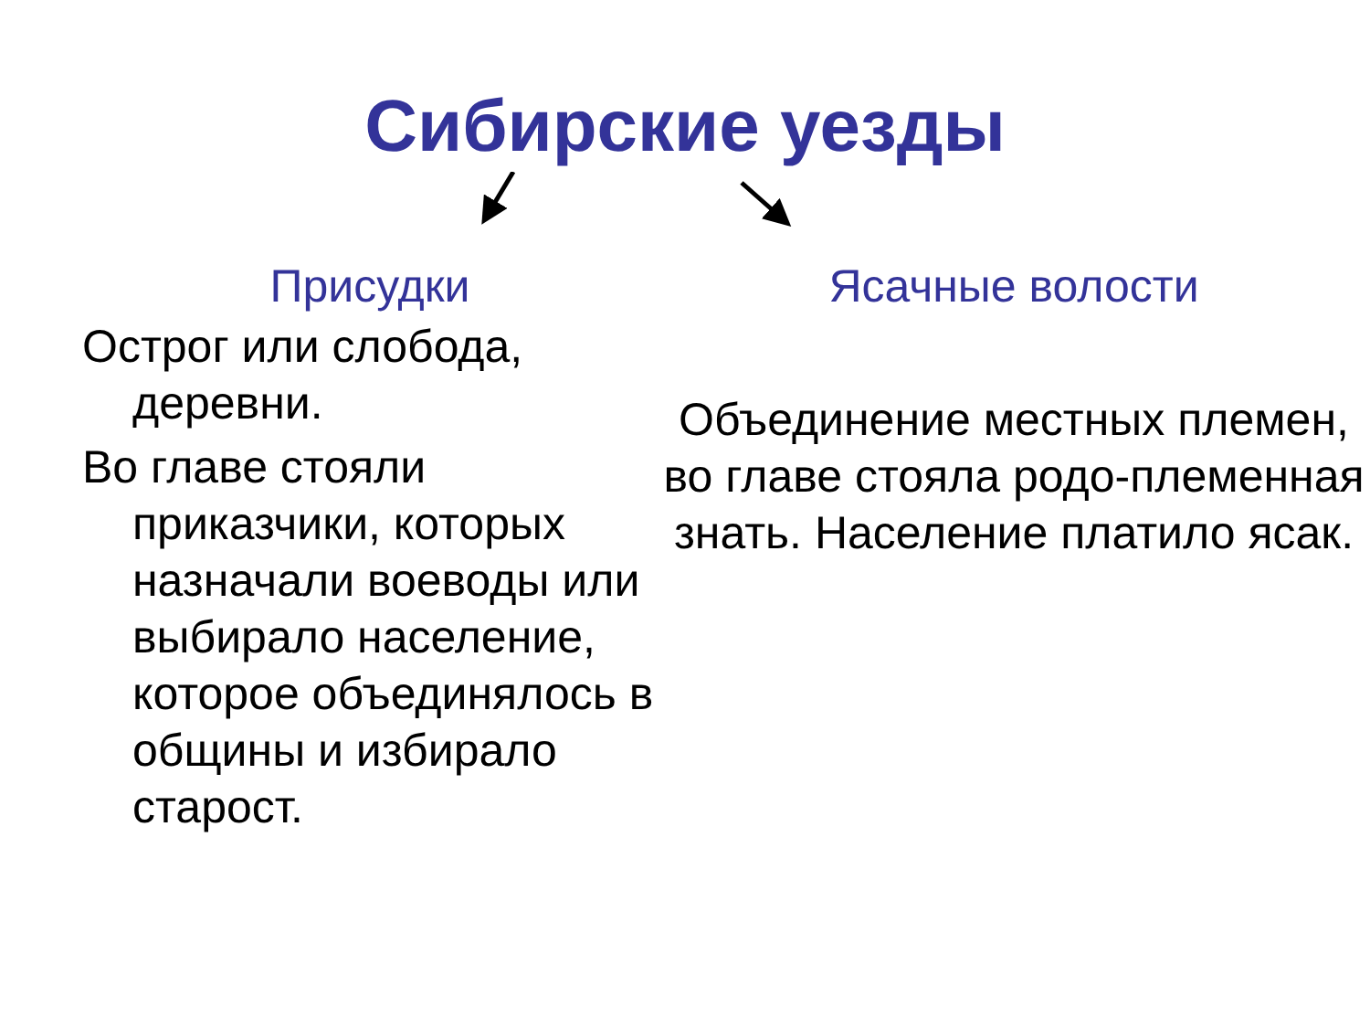Сибирские уезды
Присудки
Острог или слобода, деревни.
Во главе стояли приказчики, которых назначали воеводы или выбирало население, которое объединялось в общины и избирало старост.
Ясачные волости
Объединение местных племен, во главе стояла родо-племенная знать. Население платило ясак.